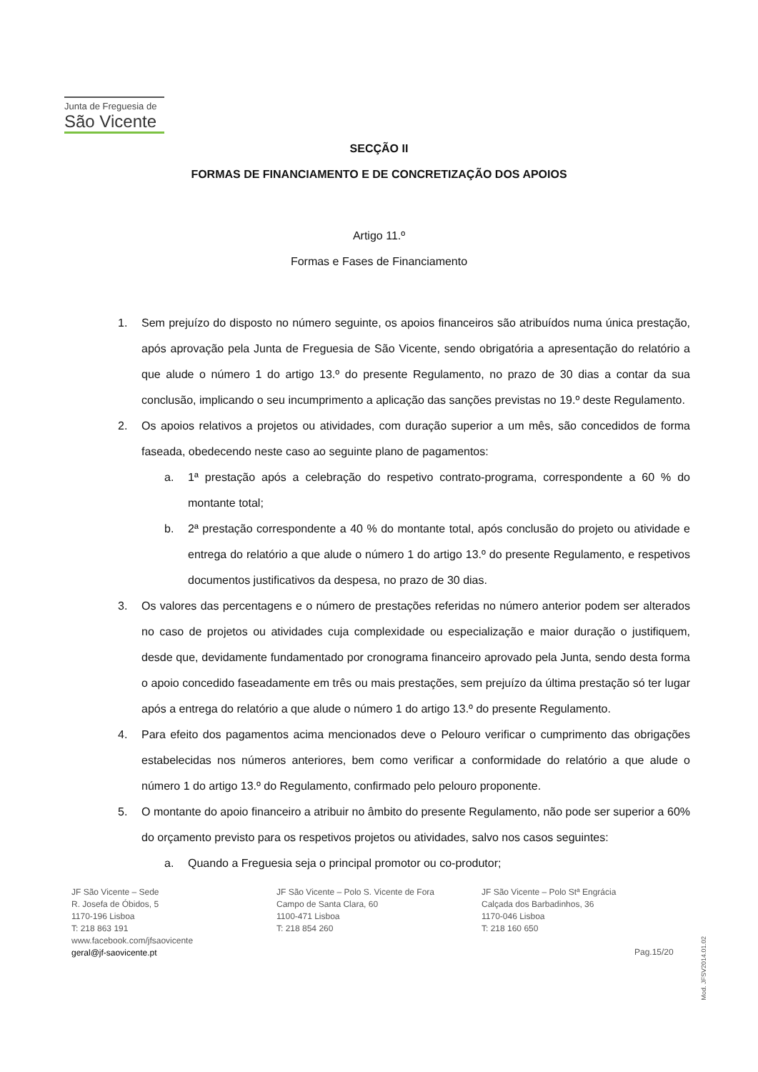Junta de Freguesia de
São Vicente
SECÇÃO II
FORMAS DE FINANCIAMENTO E DE CONCRETIZAÇÃO DOS APOIOS
Artigo 11.º
Formas e Fases de Financiamento
1. Sem prejuízo do disposto no número seguinte, os apoios financeiros são atribuídos numa única prestação, após aprovação pela Junta de Freguesia de São Vicente, sendo obrigatória a apresentação do relatório a que alude o número 1 do artigo 13.º do presente Regulamento, no prazo de 30 dias a contar da sua conclusão, implicando o seu incumprimento a aplicação das sanções previstas no 19.º deste Regulamento.
2. Os apoios relativos a projetos ou atividades, com duração superior a um mês, são concedidos de forma faseada, obedecendo neste caso ao seguinte plano de pagamentos:
a. 1ª prestação após a celebração do respetivo contrato-programa, correspondente a 60 % do montante total;
b. 2ª prestação correspondente a 40 % do montante total, após conclusão do projeto ou atividade e entrega do relatório a que alude o número 1 do artigo 13.º do presente Regulamento, e respetivos documentos justificativos da despesa, no prazo de 30 dias.
3. Os valores das percentagens e o número de prestações referidas no número anterior podem ser alterados no caso de projetos ou atividades cuja complexidade ou especialização e maior duração o justifiquem, desde que, devidamente fundamentado por cronograma financeiro aprovado pela Junta, sendo desta forma o apoio concedido faseadamente em três ou mais prestações, sem prejuízo da última prestação só ter lugar após a entrega do relatório a que alude o número 1 do artigo 13.º do presente Regulamento.
4. Para efeito dos pagamentos acima mencionados deve o Pelouro verificar o cumprimento das obrigações estabelecidas nos números anteriores, bem como verificar a conformidade do relatório a que alude o número 1 do artigo 13.º do Regulamento, confirmado pelo pelouro proponente.
5. O montante do apoio financeiro a atribuir no âmbito do presente Regulamento, não pode ser superior a 60% do orçamento previsto para os respetivos projetos ou atividades, salvo nos casos seguintes:
a. Quando a Freguesia seja o principal promotor ou co-produtor;
JF São Vicente – Sede
R. Josefa de Óbidos, 5
1170-196 Lisboa
T: 218 863 191
www.facebook.com/jfsaovicente
geral@jf-saovicente.pt
JF São Vicente – Polo S. Vicente de Fora
Campo de Santa Clara, 60
1100-471 Lisboa
T: 218 854 260
JF São Vicente – Polo Stª Engrácia
Calçada dos Barbadinhos, 36
1170-046 Lisboa
T: 218 160 650
Pag.15/20
Mod. JFSV2014.01.02